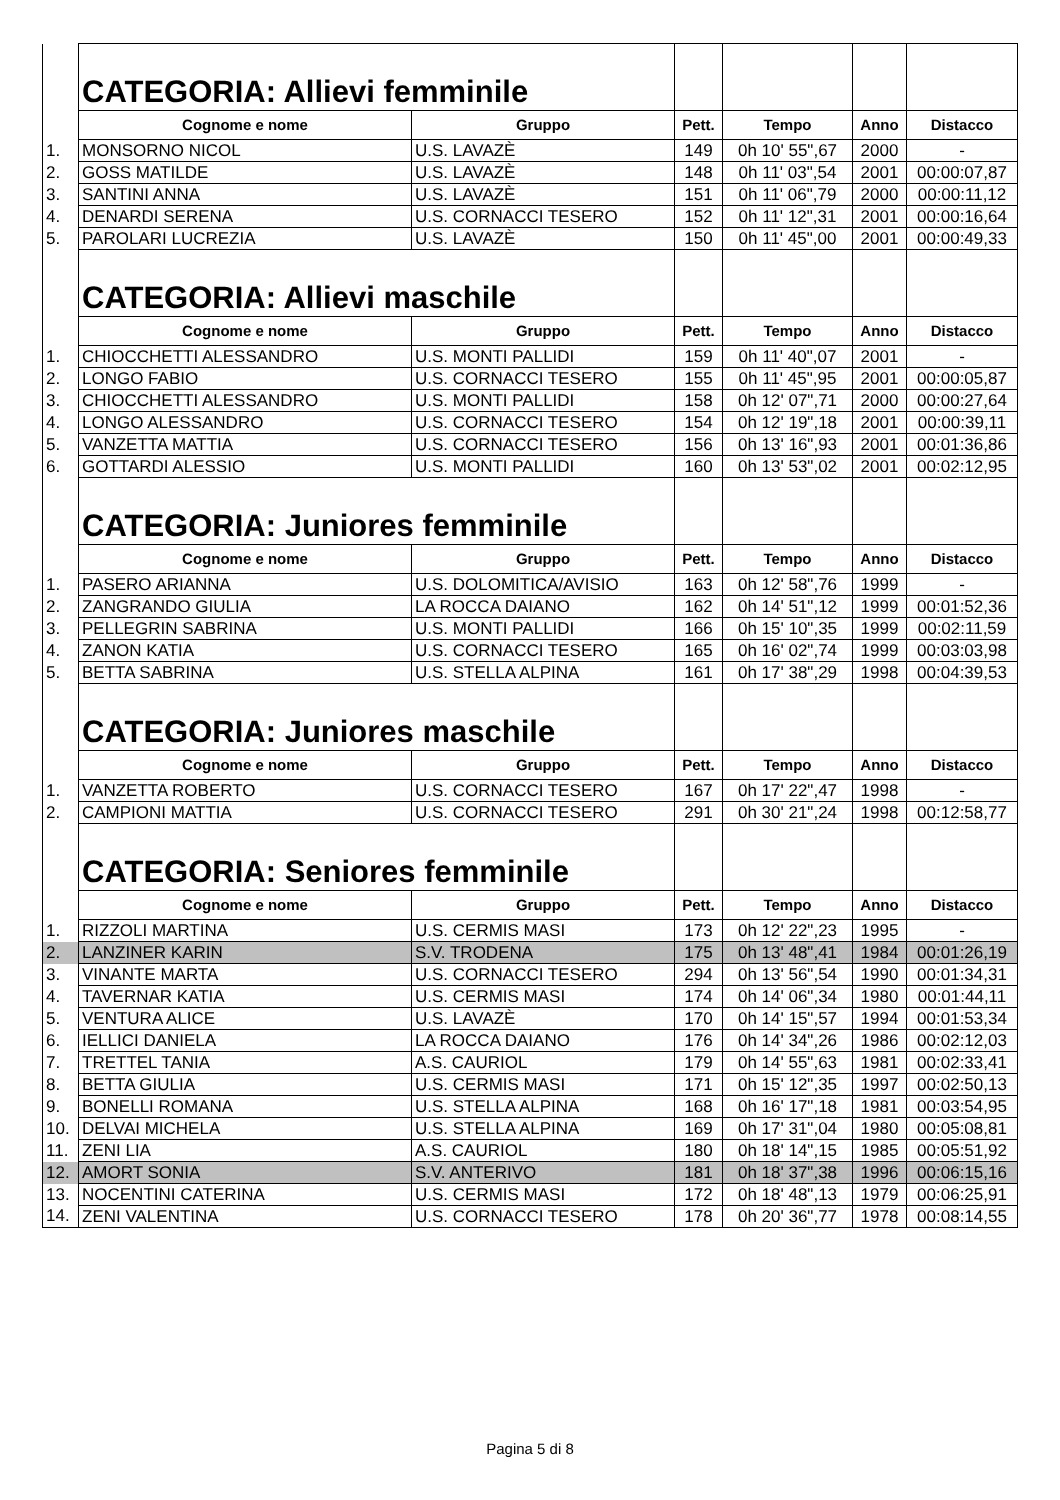| | CATEGORIA: Allievi femminile | | | | | |
| | Cognome e nome | Gruppo | Pett. | Tempo | Anno | Distacco |
| 1. | MONSORNO NICOL | U.S. LAVAZÈ | 149 | 0h 10' 55",67 | 2000 | - |
| 2. | GOSS MATILDE | U.S. LAVAZÈ | 148 | 0h 11' 03",54 | 2001 | 00:00:07,87 |
| 3. | SANTINI ANNA | U.S. LAVAZÈ | 151 | 0h 11' 06",79 | 2000 | 00:00:11,12 |
| 4. | DENARDI SERENA | U.S. CORNACCI TESERO | 152 | 0h 11' 12",31 | 2001 | 00:00:16,64 |
| 5. | PAROLARI LUCREZIA | U.S. LAVAZÈ | 150 | 0h 11' 45",00 | 2001 | 00:00:49,33 |
| | CATEGORIA: Allievi maschile | | | | | |
| | Cognome e nome | Gruppo | Pett. | Tempo | Anno | Distacco |
| 1. | CHIOCCHETTI ALESSANDRO | U.S. MONTI PALLIDI | 159 | 0h 11' 40",07 | 2001 | - |
| 2. | LONGO FABIO | U.S. CORNACCI TESERO | 155 | 0h 11' 45",95 | 2001 | 00:00:05,87 |
| 3. | CHIOCCHETTI ALESSANDRO | U.S. MONTI PALLIDI | 158 | 0h 12' 07",71 | 2000 | 00:00:27,64 |
| 4. | LONGO ALESSANDRO | U.S. CORNACCI TESERO | 154 | 0h 12' 19",18 | 2001 | 00:00:39,11 |
| 5. | VANZETTA MATTIA | U.S. CORNACCI TESERO | 156 | 0h 13' 16",93 | 2001 | 00:01:36,86 |
| 6. | GOTTARDI ALESSIO | U.S. MONTI PALLIDI | 160 | 0h 13' 53",02 | 2001 | 00:02:12,95 |
| | CATEGORIA: Juniores femminile | | | | | |
| | Cognome e nome | Gruppo | Pett. | Tempo | Anno | Distacco |
| 1. | PASERO ARIANNA | U.S. DOLOMITICA/AVISIO | 163 | 0h 12' 58",76 | 1999 | - |
| 2. | ZANGRANDO GIULIA | LA ROCCA DAIANO | 162 | 0h 14' 51",12 | 1999 | 00:01:52,36 |
| 3. | PELLEGRIN SABRINA | U.S. MONTI PALLIDI | 166 | 0h 15' 10",35 | 1999 | 00:02:11,59 |
| 4. | ZANON KATIA | U.S. CORNACCI TESERO | 165 | 0h 16' 02",74 | 1999 | 00:03:03,98 |
| 5. | BETTA SABRINA | U.S. STELLA ALPINA | 161 | 0h 17' 38",29 | 1998 | 00:04:39,53 |
| | CATEGORIA: Juniores maschile | | | | | |
| | Cognome e nome | Gruppo | Pett. | Tempo | Anno | Distacco |
| 1. | VANZETTA ROBERTO | U.S. CORNACCI TESERO | 167 | 0h 17' 22",47 | 1998 | - |
| 2. | CAMPIONI MATTIA | U.S. CORNACCI TESERO | 291 | 0h 30' 21",24 | 1998 | 00:12:58,77 |
| | CATEGORIA: Seniores femminile | | | | | |
| | Cognome e nome | Gruppo | Pett. | Tempo | Anno | Distacco |
| 1. | RIZZOLI MARTINA | U.S. CERMIS MASI | 173 | 0h 12' 22",23 | 1995 | - |
| 2. | LANZINER KARIN | S.V. TRODENA | 175 | 0h 13' 48",41 | 1984 | 00:01:26,19 |
| 3. | VINANTE MARTA | U.S. CORNACCI TESERO | 294 | 0h 13' 56",54 | 1990 | 00:01:34,31 |
| 4. | TAVERNAR KATIA | U.S. CERMIS MASI | 174 | 0h 14' 06",34 | 1980 | 00:01:44,11 |
| 5. | VENTURA ALICE | U.S. LAVAZÈ | 170 | 0h 14' 15",57 | 1994 | 00:01:53,34 |
| 6. | IELLICI DANIELA | LA ROCCA DAIANO | 176 | 0h 14' 34",26 | 1986 | 00:02:12,03 |
| 7. | TRETTEL TANIA | A.S. CAURIOL | 179 | 0h 14' 55",63 | 1981 | 00:02:33,41 |
| 8. | BETTA GIULIA | U.S. CERMIS MASI | 171 | 0h 15' 12",35 | 1997 | 00:02:50,13 |
| 9. | BONELLI ROMANA | U.S. STELLA ALPINA | 168 | 0h 16' 17",18 | 1981 | 00:03:54,95 |
| 10. | DELVAI MICHELA | U.S. STELLA ALPINA | 169 | 0h 17' 31",04 | 1980 | 00:05:08,81 |
| 11. | ZENI LIA | A.S. CAURIOL | 180 | 0h 18' 14",15 | 1985 | 00:05:51,92 |
| 12. | AMORT SONIA | S.V. ANTERIVO | 181 | 0h 18' 37",38 | 1996 | 00:06:15,16 |
| 13. | NOCENTINI CATERINA | U.S. CERMIS MASI | 172 | 0h 18' 48",13 | 1979 | 00:06:25,91 |
| 14. | ZENI VALENTINA | U.S. CORNACCI TESERO | 178 | 0h 20' 36",77 | 1978 | 00:08:14,55 |
Pagina 5 di 8